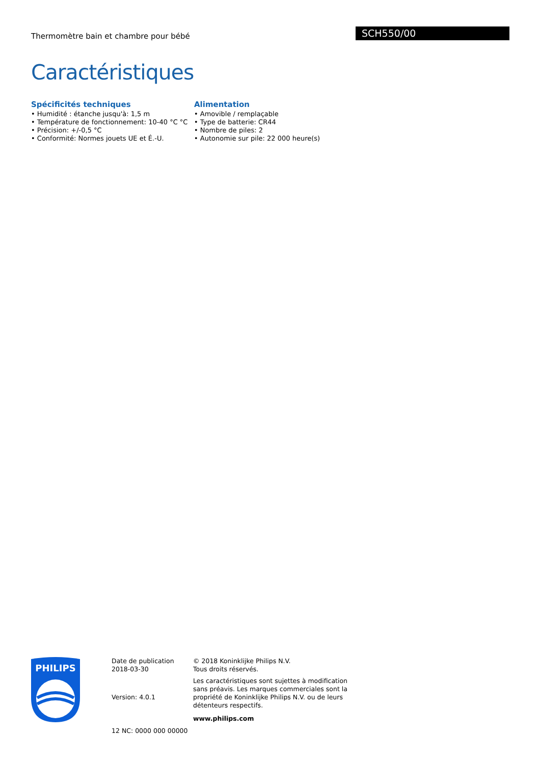Thermomètre bain et chambre pour bébé
SCH550/00
Caractéristiques
Spécificités techniques
• Humidité : étanche jusqu'à: 1,5 m
• Température de fonctionnement: 10-40 °C °C
• Précision: +/-0,5 °C
• Conformité: Normes jouets UE et É.-U.
Alimentation
• Amovible / remplaçable
• Type de batterie: CR44
• Nombre de piles: 2
• Autonomie sur pile: 22 000 heure(s)
PHILIPS
Date de publication
2018-03-30
Version: 4.0.1
12 NC: 0000 000 00000
© 2018 Koninklijke Philips N.V.
Tous droits réservés.
Les caractéristiques sont sujettes à modification sans préavis. Les marques commerciales sont la propriété de Koninklijke Philips N.V. ou de leurs détenteurs respectifs.
www.philips.com